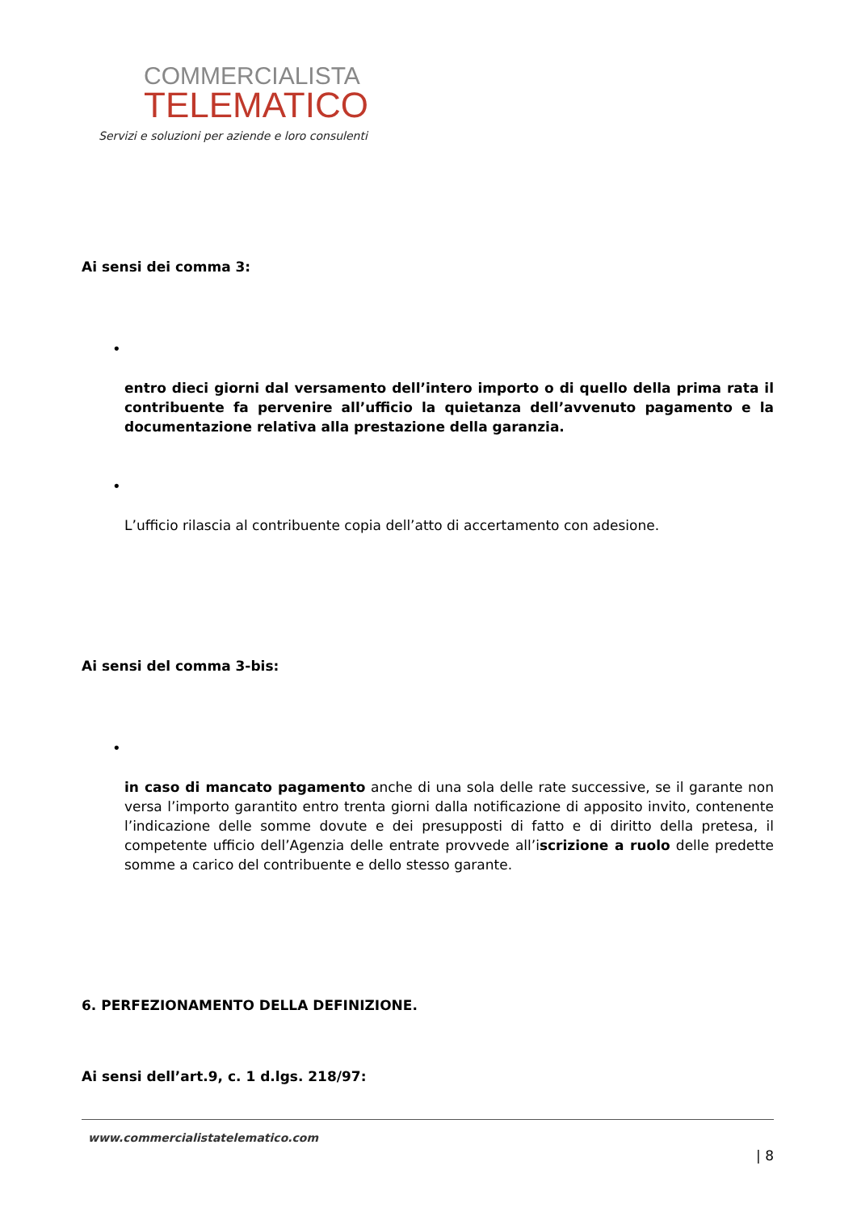COMMERCIALISTA
TELEMATICO
Servizi e soluzioni per aziende e loro consulenti
Ai sensi dei comma 3:
•
entro dieci giorni dal versamento dell’intero importo o di quello della prima rata il contribuente fa pervenire all’ufficio la quietanza dell’avvenuto pagamento e la documentazione relativa alla prestazione della garanzia.
•
L’ufficio rilascia al contribuente copia dell’atto di accertamento con adesione.
Ai sensi del comma 3-bis:
•
in caso di mancato pagamento anche di una sola delle rate successive, se il garante non versa l’importo garantito entro trenta giorni dalla notificazione di apposito invito, contenente l’indicazione delle somme dovute e dei presupposti di fatto e di diritto della pretesa, il competente ufficio dell’Agenzia delle entrate provvede all’iscrizione a ruolo delle predette somme a carico del contribuente e dello stesso garante.
6. PERFEZIONAMENTO DELLA DEFINIZIONE.
Ai sensi dell’art.9, c. 1 d.lgs. 218/97:
www.commercialistatelematico.com
| 8